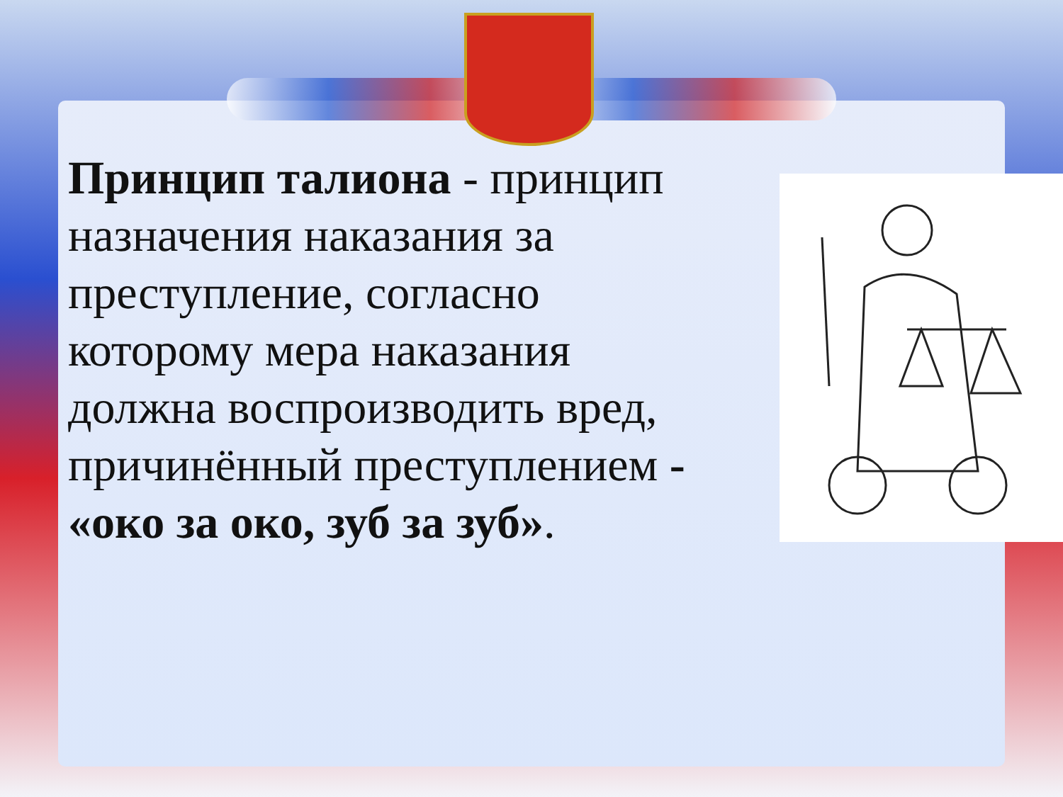Принцип талиона - принцип назначения наказания за преступление, согласно которому мера наказания должна воспроизводить вред, причинённый преступлением - «око за око, зуб за зуб».